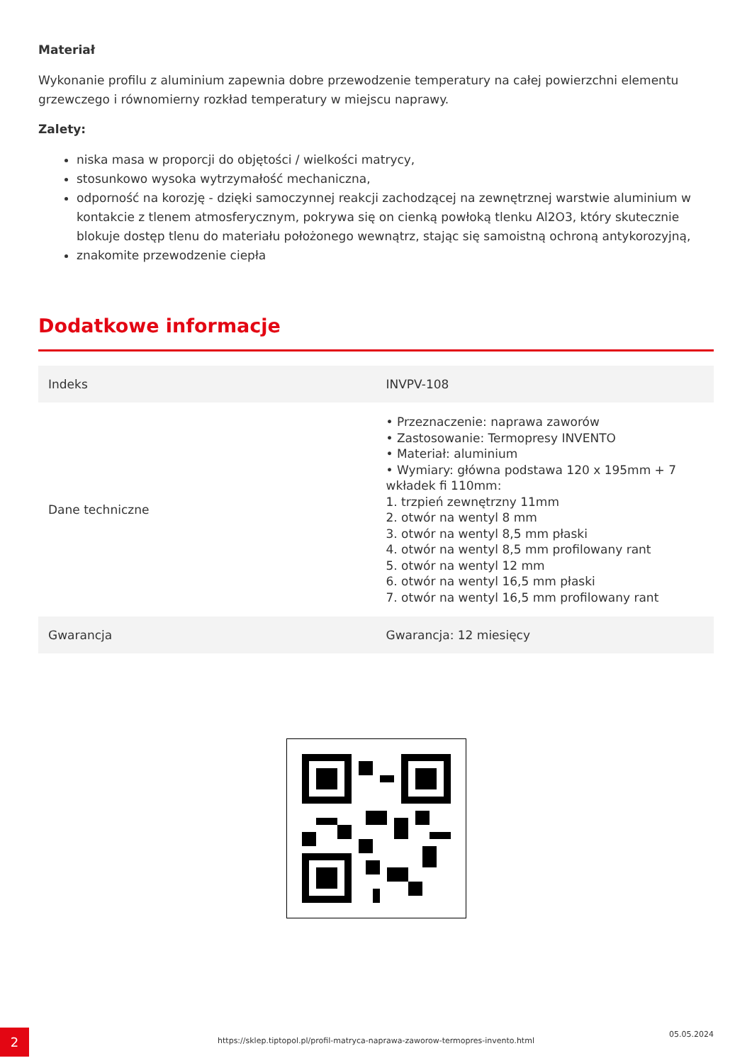Materiał
Wykonanie profilu z aluminium zapewnia dobre przewodzenie temperatury na całej powierzchni elementu grzewczego i równomierny rozkład temperatury w miejscu naprawy.
Zalety:
niska masa w proporcji do objętości / wielkości matrycy,
stosunkowo wysoka wytrzymałość mechaniczna,
odporność na korozję - dzięki samoczynnej reakcji zachodzącej na zewnętrznej warstwie aluminium w kontakcie z tlenem atmosferycznym, pokrywa się on cienką powłoką tlenku Al2O3, który skutecznie blokuje dostęp tlenu do materiału położonego wewnątrz, stając się samoistną ochroną antykorozyjną,
znakomite przewodzenie ciepła
Dodatkowe informacje
| Indeks | INVPV-108 |
| Dane techniczne | • Przeznaczenie: naprawa zaworów • Zastosowanie: Termopresy INVENTO • Materiał: aluminium • Wymiary: główna podstawa 120 x 195mm + 7 wkładek fi 110mm: 1. trzpień zewnętrzny 11mm 2. otwór na wentyl 8 mm 3. otwór na wentyl 8,5 mm płaski 4. otwór na wentyl 8,5 mm profilowany rant 5. otwór na wentyl 12 mm 6. otwór na wentyl 16,5 mm płaski 7. otwór na wentyl 16,5 mm profilowany rant |
| Gwarancja | Gwarancja: 12 miesięcy |
2 https://sklep.tiptopol.pl/profil-matryca-naprawa-zaworow-termopres-invento.html
05.05.2024